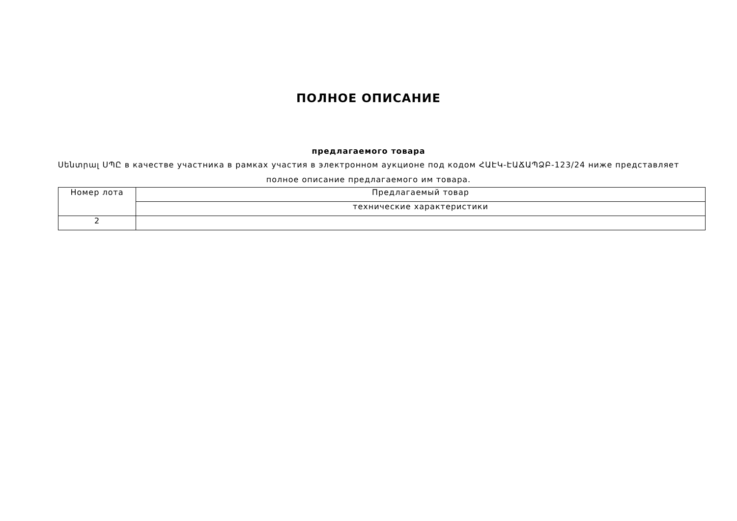ПОЛНОЕ ОПИСАНИЕ
предлагаемого товара
Սենտրալ ՍՊԸ в качестве участника в рамках участия в электронном аукционе под кодом ՀԱԷԿ-ԷԱՃԱՊՁԲ-123/24 ниже представляет полное описание предлагаемого им товара.
| Номер лота | Предлагаемый товар |
| | технические характеристики |
| 2 | |